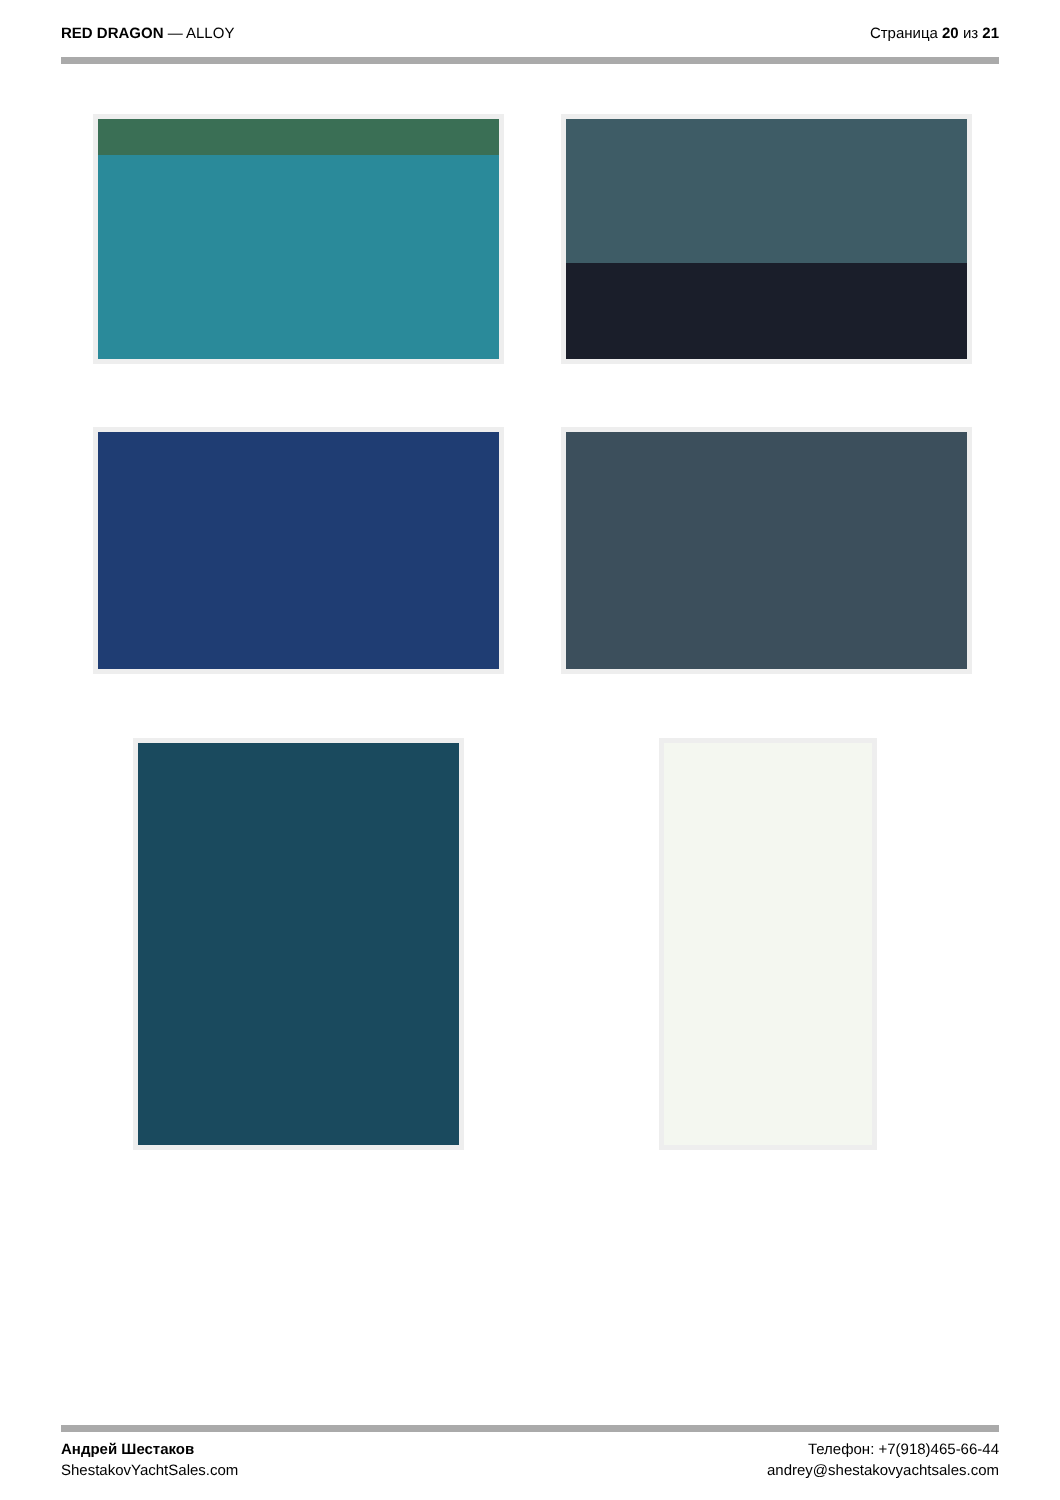RED DRAGON — ALLOY Страница 20 из 21
Андрей Шестаков
ShestakovYachtSales.com
Телефон: +7(918)465-66-44
andrey@shestakovyachtsales.com